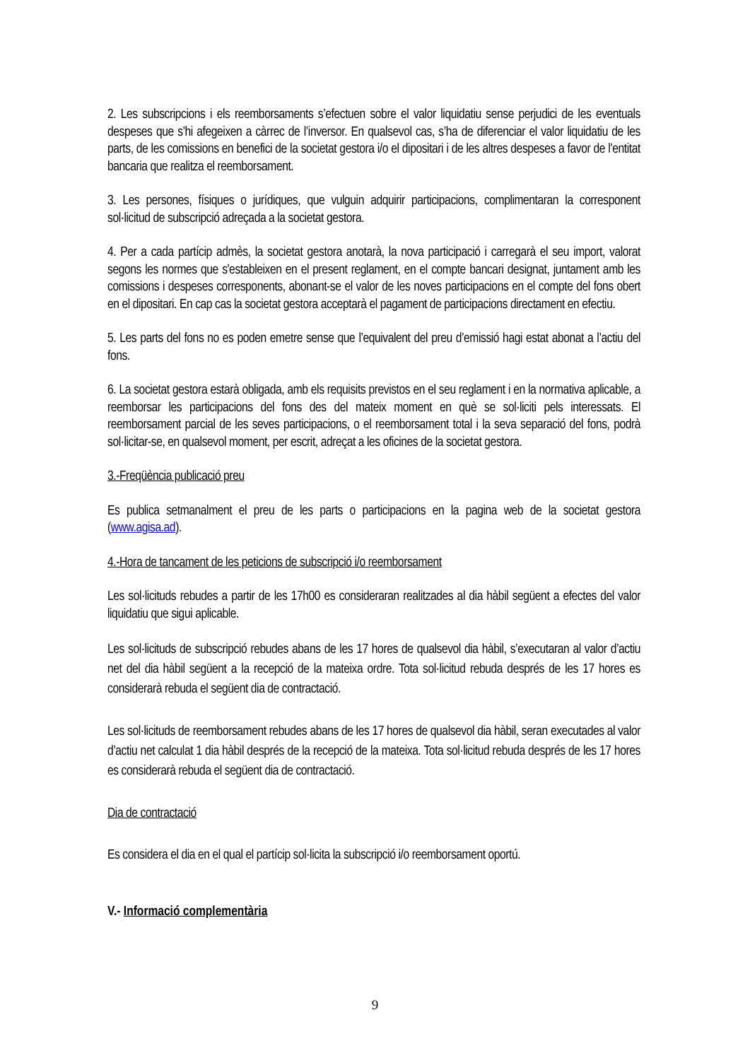2. Les subscripcions i els reemborsaments s’efectuen sobre el valor liquidatiu sense perjudici de les eventuals despeses que s’hi afegeixen a càrrec de l’inversor. En qualsevol cas, s’ha de diferenciar el valor liquidatiu de les parts, de les comissions en benefici de la societat gestora i/o el dipositari i de les altres despeses a favor de l’entitat bancaria que realitza el reemborsament.
3. Les persones, físiques o jurídiques, que vulguin adquirir participacions, complimentaran la corresponent sol·licitud de subscripció adreçada a la societat gestora.
4. Per a cada partícip admès, la societat gestora anotarà, la nova participació i carregarà el seu import, valorat segons les normes que s'estableixen en el present reglament, en el compte bancari designat, juntament amb les comissions i despeses corresponents, abonant-se el valor de les noves participacions en el compte del fons obert en el dipositari. En cap cas la societat gestora acceptarà el pagament de participacions directament en efectiu.
5. Les parts del fons no es poden emetre sense que l’equivalent del preu d’emissió hagi estat abonat a l’actiu del fons.
6. La societat gestora estarà obligada, amb els requisits previstos en el seu reglament i en la normativa aplicable, a reemborsar les participacions del fons des del mateix moment en què se sol·liciti pels interessats. El reemborsament parcial de les seves participacions, o el reemborsament total i la seva separació del fons, podrà sol·licitar-se, en qualsevol moment, per escrit, adreçat a les oficines de la societat gestora.
3.-Freqüència publicació preu
Es publica setmanalment el preu de les parts o participacions en la pagina web de la societat gestora (www.agisa.ad).
4.-Hora de tancament de les peticions de subscripció i/o reemborsament
Les sol·licituds rebudes a partir de les 17h00 es consideraran realitzades al dia hàbil següent a efectes del valor liquidatiu que sigui aplicable.
Les sol·licituds de subscripció rebudes abans de les 17 hores de qualsevol dia hàbil, s’executaran al valor d’actiu net del dia hàbil següent a la recepció de la mateixa ordre. Tota sol·licitud rebuda després de les 17 hores es considerarà rebuda el següent dia de contractació.
Les sol·licituds de reemborsament rebudes abans de les 17 hores de qualsevol dia hàbil, seran executades al valor d’actiu net calculat 1 dia hàbil després de la recepció de la mateixa. Tota sol·licitud rebuda després de les 17 hores es considerarà rebuda el següent dia de contractació.
Dia de contractació
Es considera el dia en el qual el partícip sol·licita la subscripció i/o reemborsament oportú.
V.- Informació complementària
9